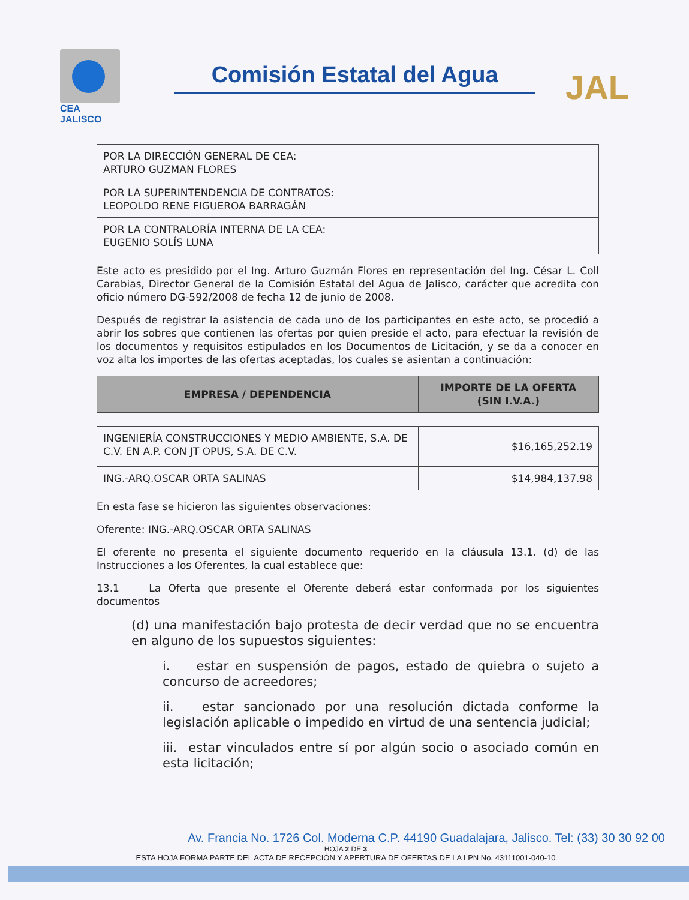CEA
JALISCO
Comisión Estatal del Agua
JAL
| POR LA DIRECCIÓN GENERAL DE CEA: ARTURO GUZMAN FLORES | |
| POR LA SUPERINTENDENCIA DE CONTRATOS: LEOPOLDO RENE FIGUEROA BARRAGÁN | |
| POR LA CONTRALORÍA INTERNA DE LA CEA: EUGENIO SOLÍS LUNA | |
Este acto es presidido por el Ing. Arturo Guzmán Flores en representación del Ing. César L. Coll Carabias, Director General de la Comisión Estatal del Agua de Jalisco, carácter que acredita con oficio número DG-592/2008 de fecha 12 de junio de 2008.
Después de registrar la asistencia de cada uno de los participantes en este acto, se procedió a abrir los sobres que contienen las ofertas por quien preside el acto, para efectuar la revisión de los documentos y requisitos estipulados en los Documentos de Licitación, y se da a conocer en voz alta los importes de las ofertas aceptadas, los cuales se asientan a continuación:
| EMPRESA / DEPENDENCIA | IMPORTE DE LA OFERTA (SIN I.V.A.) |
| --- | --- |
| INGENIERÍA CONSTRUCCIONES Y MEDIO AMBIENTE, S.A. DE C.V. EN A.P. CON JT OPUS, S.A. DE C.V. | $16,165,252.19 |
| ING.-ARQ.OSCAR ORTA SALINAS | $14,984,137.98 |
En esta fase se hicieron las siguientes observaciones:
Oferente: ING.-ARQ.OSCAR ORTA SALINAS
El oferente no presenta el siguiente documento requerido en la cláusula 13.1. (d) de las Instrucciones a los Oferentes, la cual establece que:
13.1 La Oferta que presente el Oferente deberá estar conformada por los siguientes documentos
(d) una manifestación bajo protesta de decir verdad que no se encuentra en alguno de los supuestos siguientes:
i. estar en suspensión de pagos, estado de quiebra o sujeto a concurso de acreedores;
ii. estar sancionado por una resolución dictada conforme la legislación aplicable o impedido en virtud de una sentencia judicial;
iii. estar vinculados entre sí por algún socio o asociado común en esta licitación;
Av. Francia No. 1726 Col. Moderna C.P. 44190 Guadalajara, Jalisco. Tel: (33) 30 30 92 00
HOJA 2 DE 3
ESTA HOJA FORMA PARTE DEL ACTA DE RECEPCIÓN Y APERTURA DE OFERTAS DE LA LPN No. 43111001-040-10